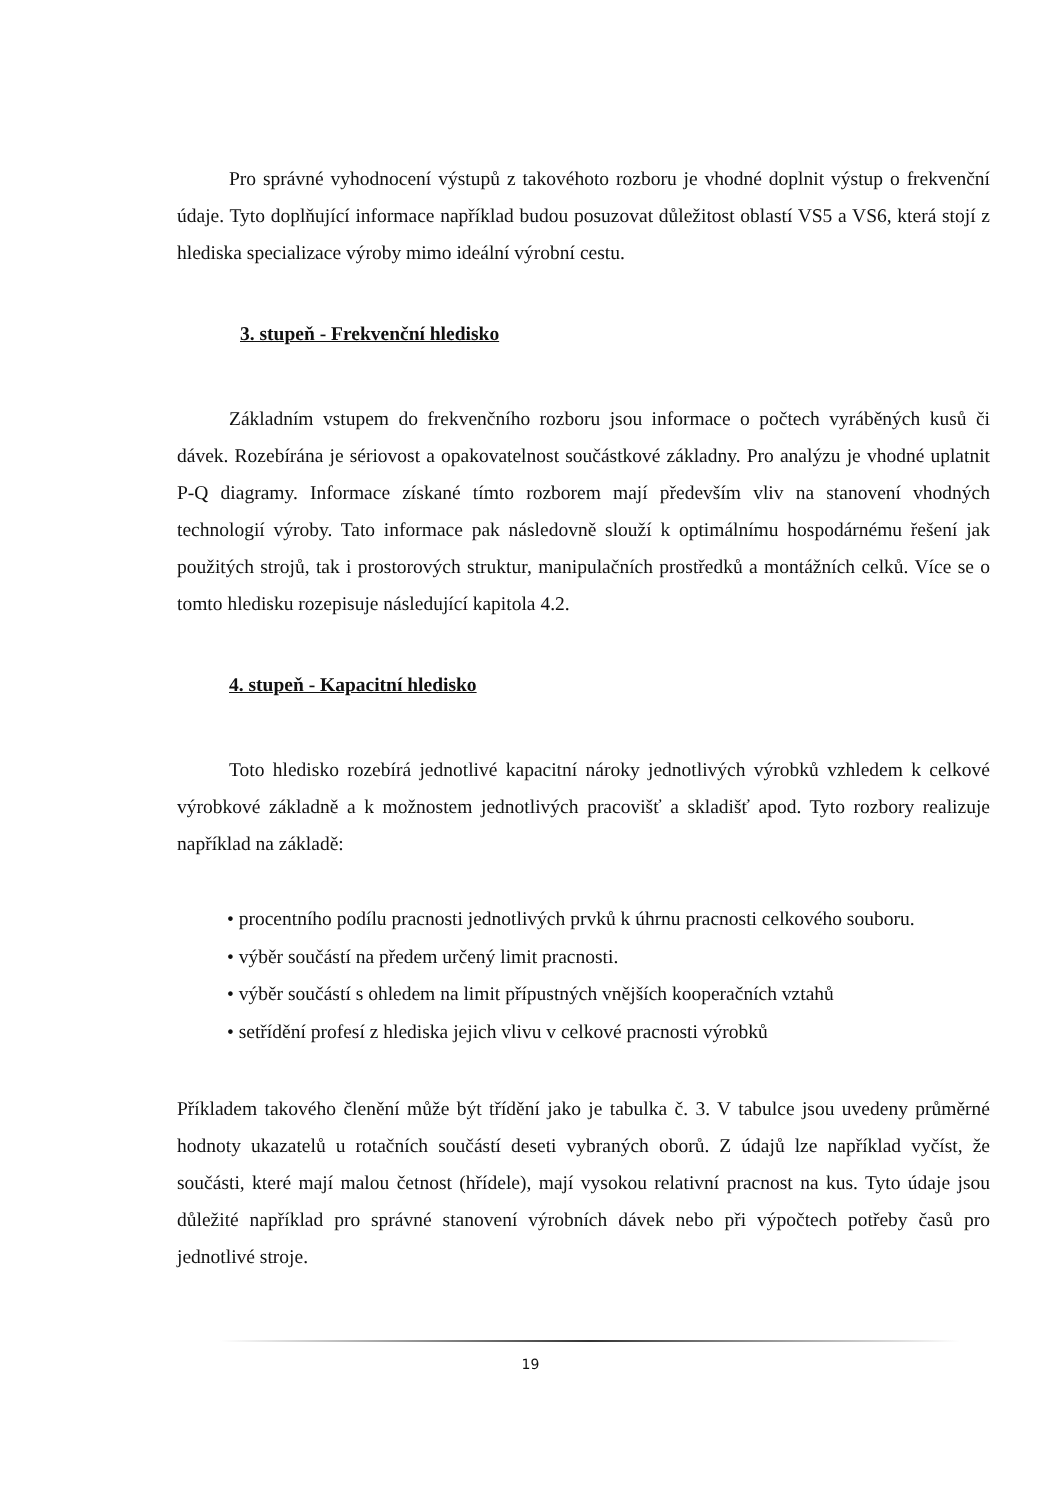Pro správné vyhodnocení výstupů z takovéhoto rozboru je vhodné doplnit výstup o frekvenční údaje. Tyto doplňující informace například budou posuzovat důležitost oblastí VS5 a VS6, která stojí z hlediska specializace výroby mimo ideální výrobní cestu.
3. stupeň - Frekvenční hledisko
Základním vstupem do frekvenčního rozboru jsou informace o počtech vyráběných kusů či dávek. Rozebírána je sériovost a opakovatelnost součástkové základny. Pro analýzu je vhodné uplatnit P-Q diagramy. Informace získané tímto rozborem mají především vliv na stanovení vhodných technologií výroby. Tato informace pak následovně slouží k optimálnímu hospodárnému řešení jak použitých strojů, tak i prostorových struktur, manipulačních prostředků a montážních celků. Více se o tomto hledisku rozepisuje následující kapitola 4.2.
4. stupeň - Kapacitní hledisko
Toto hledisko rozebírá jednotlivé kapacitní nároky jednotlivých výrobků vzhledem k celkové výrobkové základně a k možnostem jednotlivých pracovišť a skladišť apod. Tyto rozbory realizuje například na základě:
• procentního podílu pracnosti jednotlivých prvků k úhrnu pracnosti celkového souboru.
• výběr součástí na předem určený limit pracnosti.
• výběr součástí s ohledem na limit přípustných vnějších kooperačních vztahů
• setřídění profesí z hlediska jejich vlivu v celkové pracnosti výrobků
Příkladem takového členění může být třídění jako je tabulka č. 3. V tabulce jsou uvedeny průměrné hodnoty ukazatelů u rotačních součástí deseti vybraných oborů. Z údajů lze například vyčíst, že součásti, které mají malou četnost (hřídele), mají vysokou relativní pracnost na kus. Tyto údaje jsou důležité například pro správné stanovení výrobních dávek nebo při výpočtech potřeby časů pro jednotlivé stroje.
19